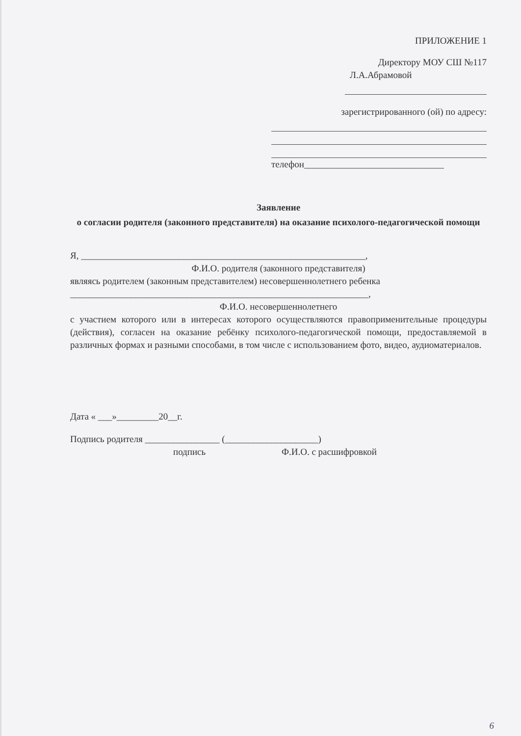ПРИЛОЖЕНИЕ 1
Директору МОУ СШ №117
Л.А.Абрамовой
зарегистрированного (ой) по адресу:
телефон______________________________
Заявление
о согласии родителя (законного представителя) на оказание психолого-педагогической помощи
Я, _____________________________________________________________,
Ф.И.О. родителя (законного представителя)
являясь родителем (законным представителем) несовершеннолетнего ребенка
________________________________________________________________,
Ф.И.О. несовершеннолетнего
с участием которого или в интересах которого осуществляются правоприменительные процедуры (действия), согласен на оказание ребёнку психолого-педагогической помощи, предоставляемой в различных формах и разными способами, в том числе с использованием фото, видео, аудиоматериалов.
Дата « ___»_________20__г.
Подпись родителя ________________ (____________________)
подпись Ф.И.О. с расшифровкой
6